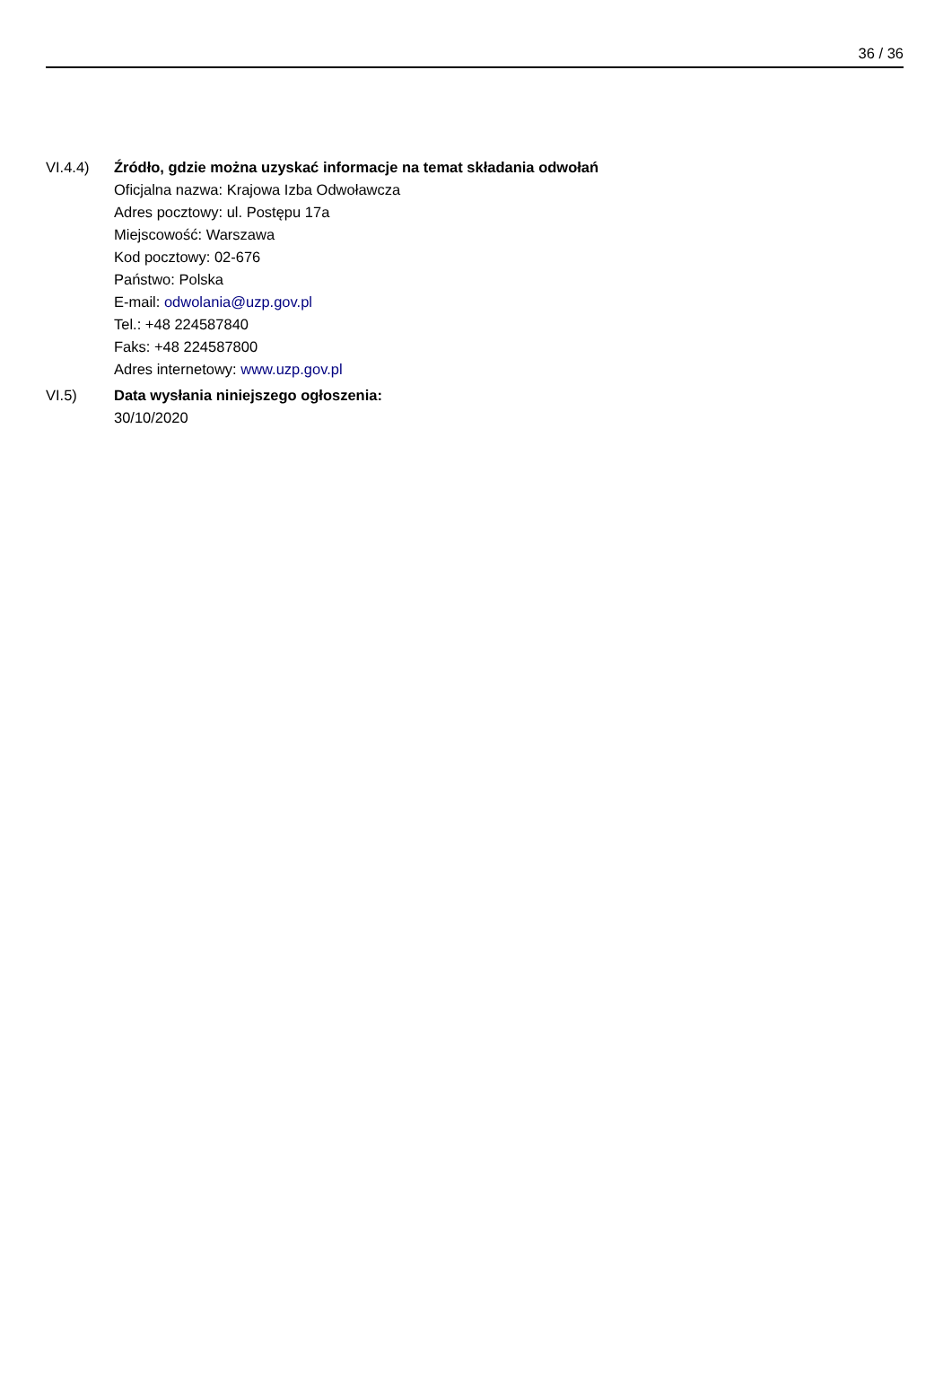36 / 36
VI.4.4) Źródło, gdzie można uzyskać informacje na temat składania odwołań
Oficjalna nazwa: Krajowa Izba Odwoławcza
Adres pocztowy: ul. Postępu 17a
Miejscowość: Warszawa
Kod pocztowy: 02-676
Państwo: Polska
E-mail: odwolania@uzp.gov.pl
Tel.: +48 224587840
Faks: +48 224587800
Adres internetowy: www.uzp.gov.pl
VI.5) Data wysłania niniejszego ogłoszenia:
30/10/2020